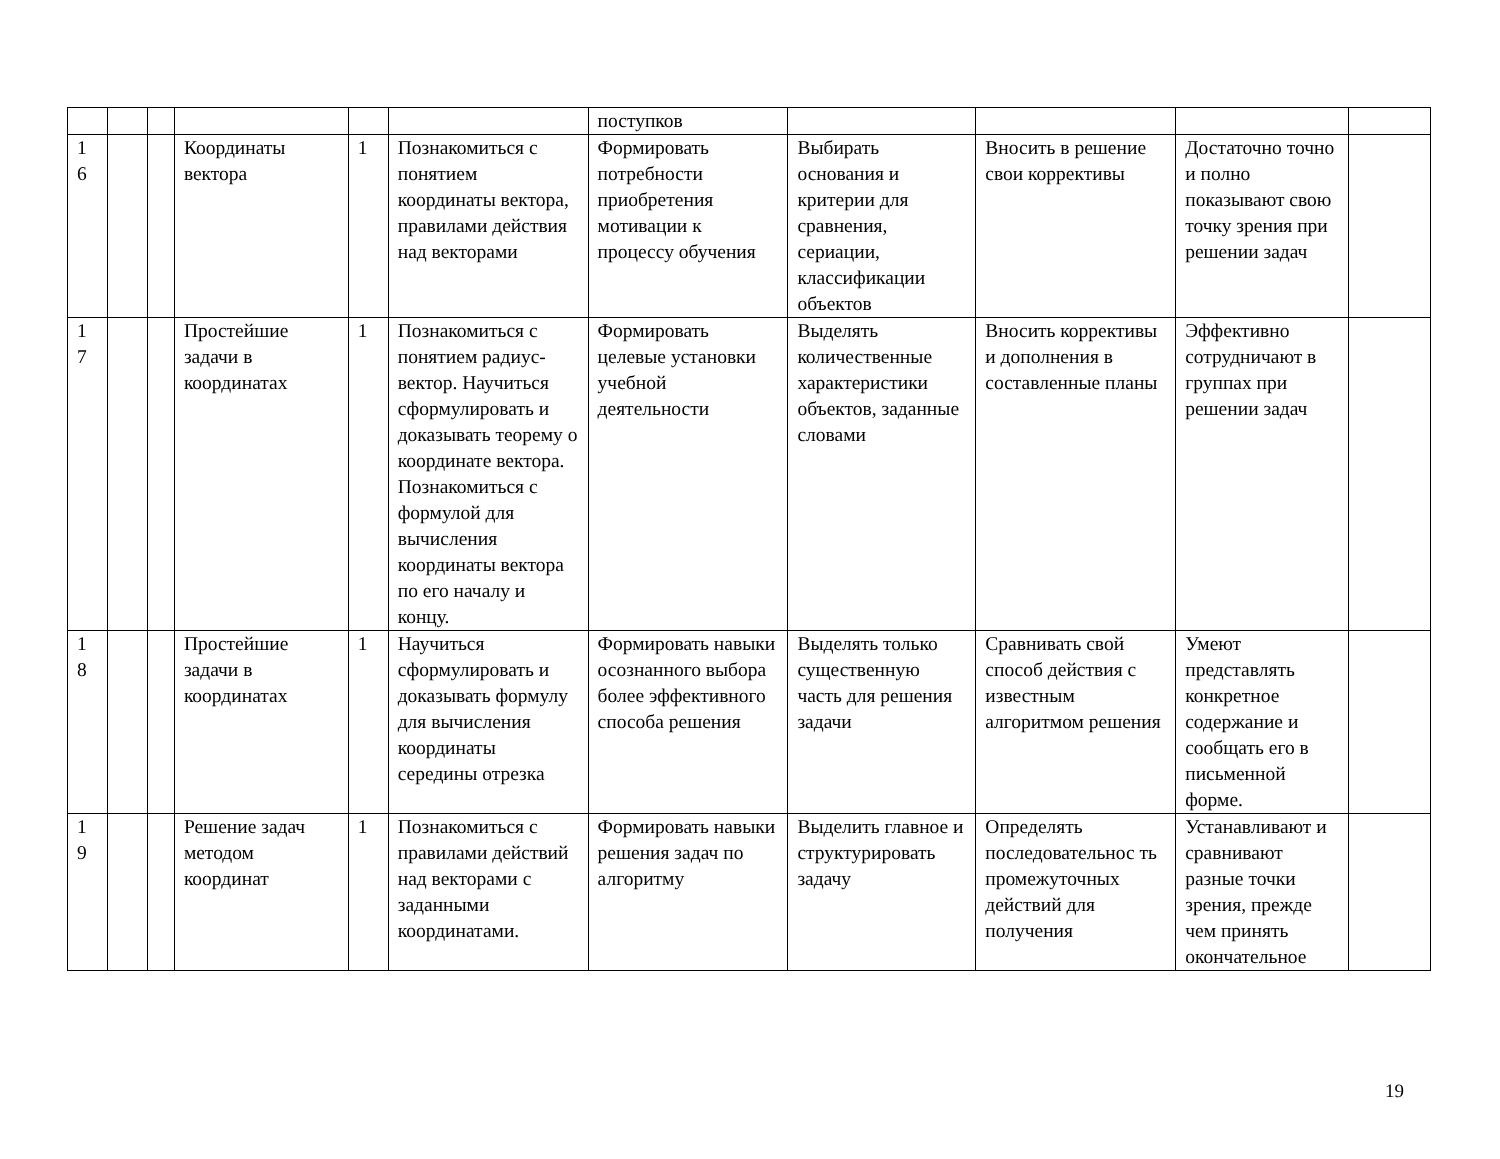| | | | | | | поступков | | | | |
| 1 6 | | | Координаты вектора | 1 | Познакомиться с понятием координаты вектора, правилами действия над векторами | Формировать потребности приобретения мотивации к процессу обучения | Выбирать основания и критерии для сравнения, сериации, классификации объектов | Вносить в решение свои коррективы | Достаточно точно и полно показывают свою точку зрения при решении задач | |
| 1 7 | | | Простейшие задачи в координатах | 1 | Познакомиться с понятием радиус-вектор. Научиться сформулировать и доказывать теорему о координате вектора. Познакомиться с формулой для вычисления координаты вектора по его началу и концу. | Формировать целевые установки учебной деятельности | Выделять количественные характеристики объектов, заданные словами | Вносить коррективы и дополнения в составленные планы | Эффективно сотрудничают в группах при решении задач | |
| 1 8 | | | Простейшие задачи в координатах | 1 | Научиться сформулировать и доказывать формулу для вычисления координаты середины отрезка | Формировать навыки осознанного выбора более эффективного способа решения | Выделять только существенную часть для решения задачи | Сравнивать свой способ действия с известным алгоритмом решения | Умеют представлять конкретное содержание и сообщать его в письменной форме. | |
| 1 9 | | | Решение задач методом координат | 1 | Познакомиться с правилами действий над векторами с заданными координатами. | Формировать навыки решения задач по алгоритму | Выделить главное и структурировать задачу | Определять последовательнос ть промежуточных действий для получения | Устанавливают и сравнивают разные точки зрения, прежде чем принять окончательное | |
19